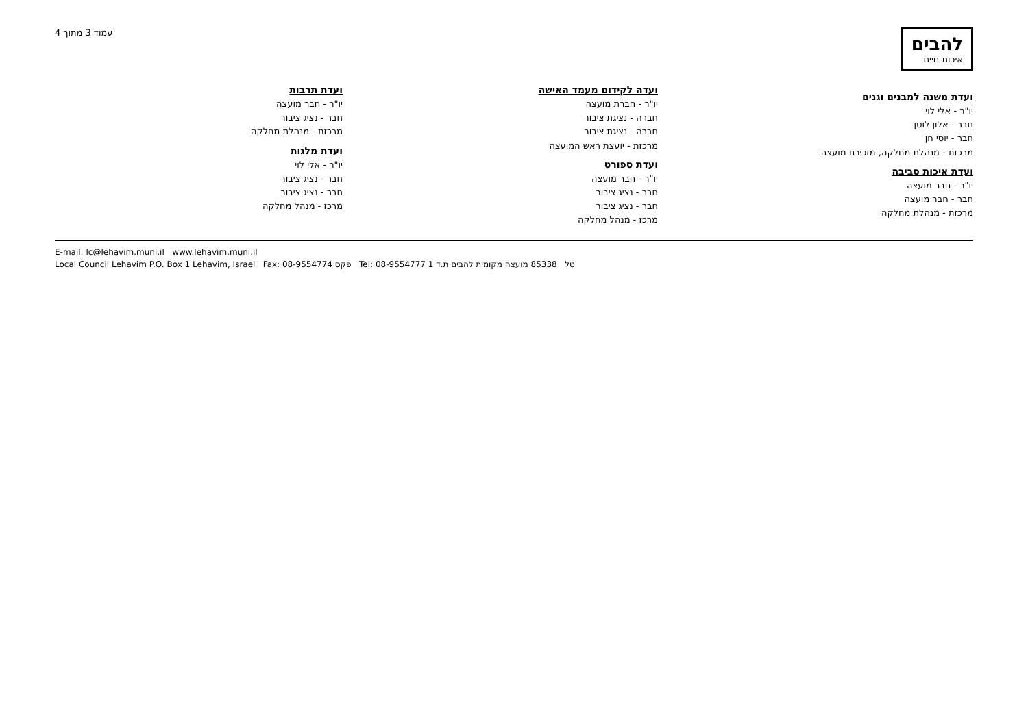להבים
איכות חיים
עמוד 3 מתוך 4
ועדת משנה למבנים וגנים
יו"ר - אלי לוי
חבר - אלון לוטן
חבר - יוסי חן
מרכזת - מנהלת מחלקה, מזכירת מועצה
ועדת איכות סביבה
יו"ר - חבר מועצה
חבר - חבר מועצה
מרכזת - מנהלת מחלקה
ועדה לקידום מעמד האישה
יו"ר - חברת מועצה
חברה - נציגת ציבור
חברה - נציגת ציבור
מרכזת - יועצת ראש המועצה
ועדת ספורט
יו"ר - חבר מועצה
חבר - נציג ציבור
חבר - נציג ציבור
מרכז - מנהל מחלקה
ועדת תרבות
יו"ר - חבר מועצה
חבר - נציג ציבור
מרכזת - מנהלת מחלקה
ועדת מלגות
יו"ר - אלי לוי
חבר - נציג ציבור
חבר - נציג ציבור
מרכז - מנהל מחלקה
E-mail: lc@lehavim.muni.il www.lehavim.muni.il
Local Council Lehavim P.O. Box 1 Lehavim, Israel Fax: 08-9554774 פקס Tel: 08-9554777 טל 85338 מועצה מקומית להבים ת.ד 1